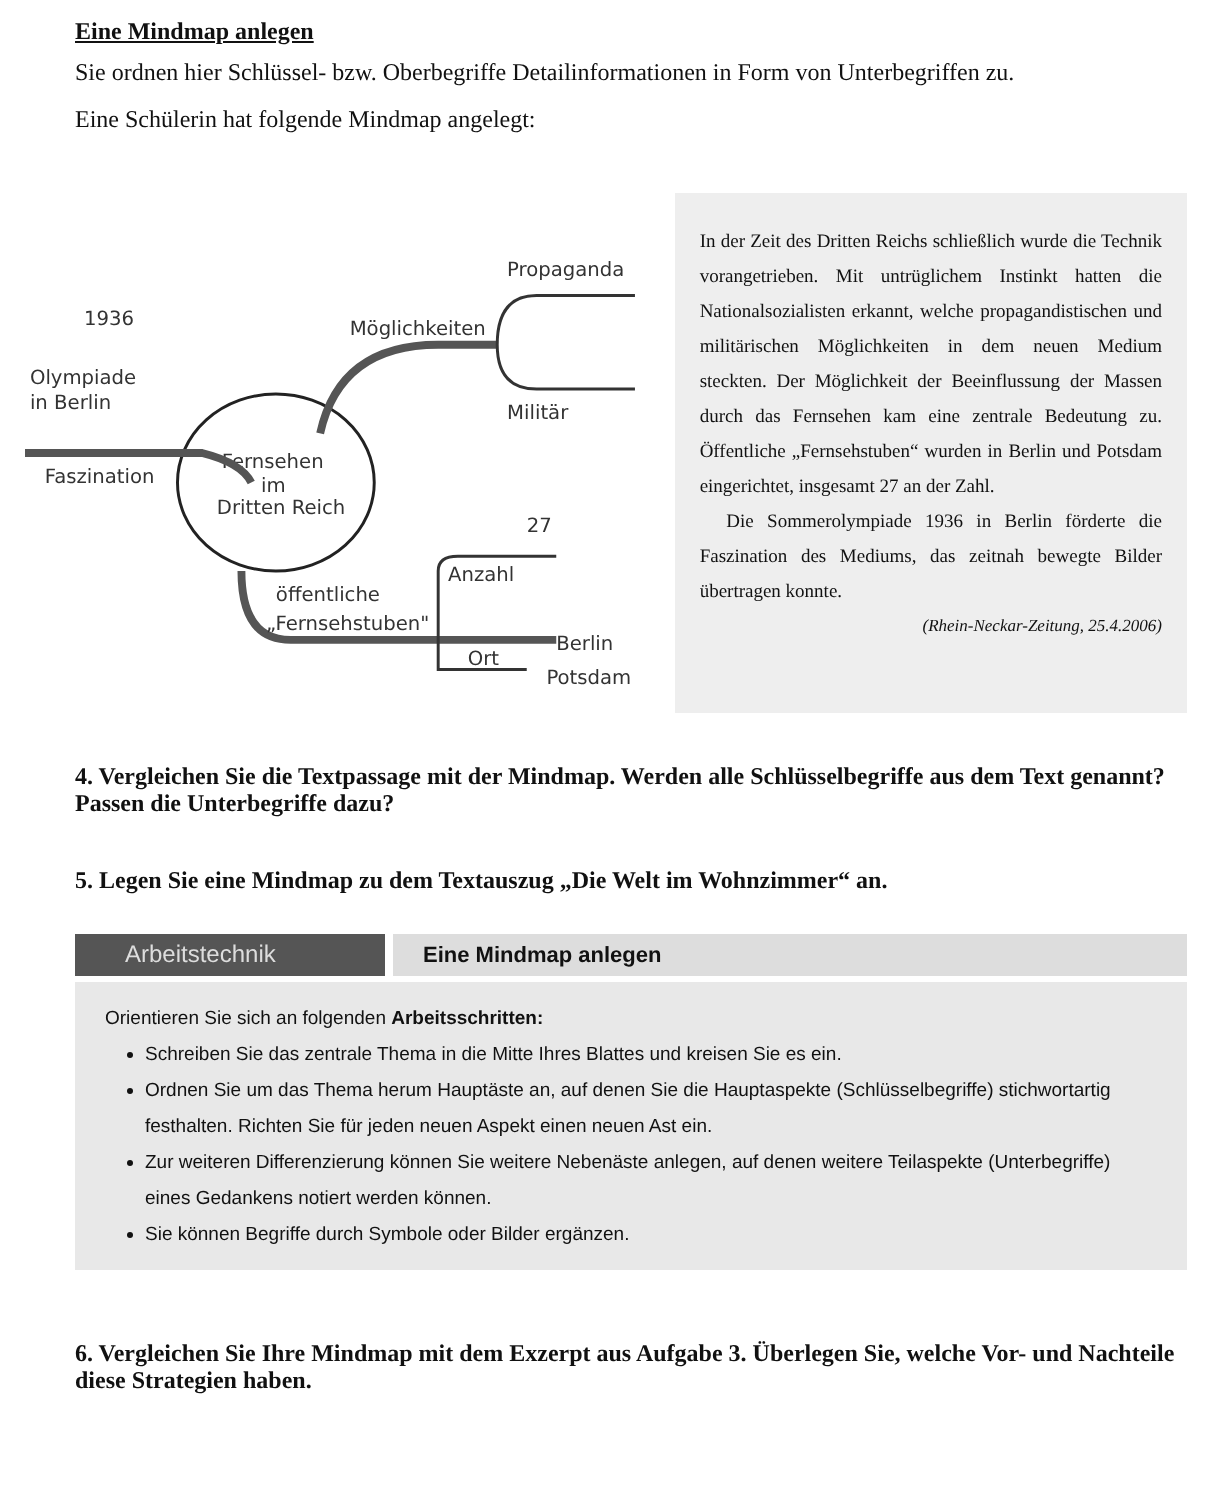Eine Mindmap anlegen
Sie ordnen hier Schlüssel- bzw. Oberbegriffe Detailinformationen in Form von Unterbegriffen zu.
Eine Schülerin hat folgende Mindmap angelegt:
Fernsehen
im
Dritten Reich
Faszination
Olympiade
in Berlin
1936
Möglichkeiten
Propaganda
Militär
öffentliche
„Fernsehstuben"
Anzahl
27
Ort
Berlin
Potsdam
In der Zeit des Dritten Reichs schließlich wurde die Technik vorangetrieben. Mit untrüglichem Instinkt hatten die Nationalsozialisten erkannt, welche propagandistischen und militärischen Möglichkeiten in dem neuen Medium steckten. Der Möglichkeit der Beeinflussung der Massen durch das Fernsehen kam eine zentrale Bedeutung zu. Öffentliche „Fernsehstuben“ wurden in Berlin und Potsdam eingerichtet, insgesamt 27 an der Zahl.
Die Sommerolympiade 1936 in Berlin förderte die Faszination des Mediums, das zeitnah bewegte Bilder übertragen konnte.
(Rhein-Neckar-Zeitung, 25.4.2006)
4. Vergleichen Sie die Textpassage mit der Mindmap. Werden alle Schlüsselbegriffe aus dem Text genannt? Passen die Unterbegriffe dazu?
5. Legen Sie eine Mindmap zu dem Textauszug „Die Welt im Wohnzimmer“ an.
Arbeitstechnik Eine Mindmap anlegen
Orientieren Sie sich an folgenden Arbeitsschritten:
Schreiben Sie das zentrale Thema in die Mitte Ihres Blattes und kreisen Sie es ein.
Ordnen Sie um das Thema herum Hauptäste an, auf denen Sie die Hauptaspekte (Schlüsselbegriffe) stichwortartig festhalten. Richten Sie für jeden neuen Aspekt einen neuen Ast ein.
Zur weiteren Differenzierung können Sie weitere Nebenäste anlegen, auf denen weitere Teilaspekte (Unterbegriffe) eines Gedankens notiert werden können.
Sie können Begriffe durch Symbole oder Bilder ergänzen.
6. Vergleichen Sie Ihre Mindmap mit dem Exzerpt aus Aufgabe 3. Überlegen Sie, welche Vor- und Nachteile diese Strategien haben.